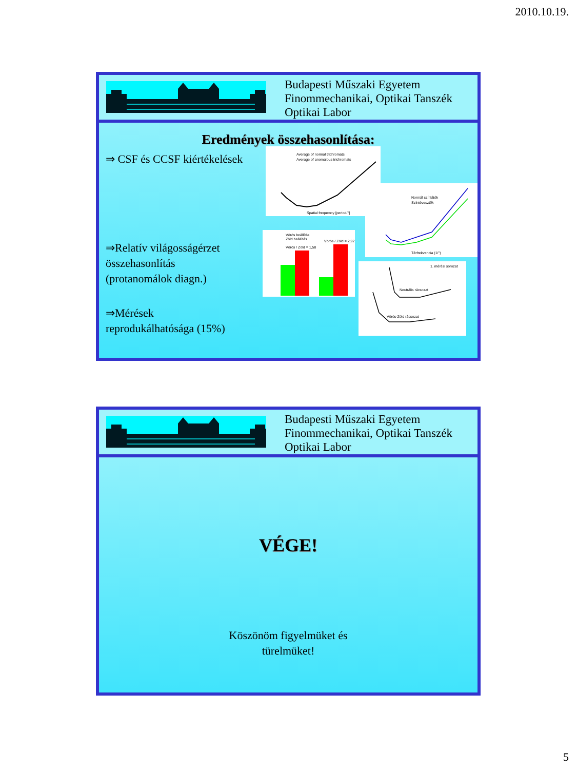2010.10.19.
Budapesti Műszaki Egyetem
Finommechanikai, Optikai Tanszék
Optikai Labor
Eredmények összehasonlítása:
⇒ CSF és CCSF kiértékelések
⇒Relatív világosságérzet
összehasonlítás
(protanomálok diagn.)
⇒Mérések
reprodukálhatósága (15%)
Average of normal trichromats
Average of anomalous trichromats
Spatial frequency [period/°]
Normál színlátók
Színtévesztők
Térfrekvencia (1/°)
Vörös beállítás
Zöld beállítás
Vörös / Zöld = 1,58
Vörös / Zöld = 2,92
Neutrális rácsozat
Vörös-Zöld rácsozat
1. mérési sorozat
Budapesti Műszaki Egyetem
Finommechanikai, Optikai Tanszék
Optikai Labor
VÉGE!
Köszönöm figyelmüket és
türelmüket!
5